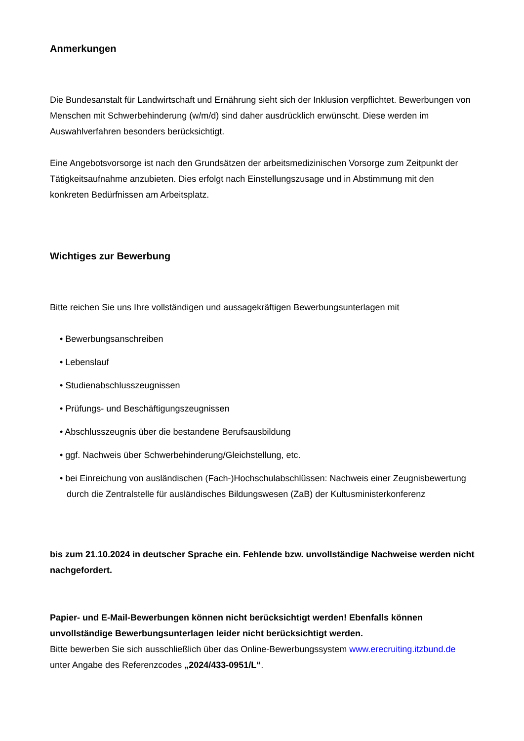Anmerkungen
Die Bundesanstalt für Landwirtschaft und Ernährung sieht sich der Inklusion verpflichtet. Bewerbungen von Menschen mit Schwerbehinderung (w/m/d) sind daher ausdrücklich erwünscht. Diese werden im Auswahlverfahren besonders berücksichtigt.
Eine Angebotsvorsorge ist nach den Grundsätzen der arbeitsmedizinischen Vorsorge zum Zeitpunkt der Tätigkeitsaufnahme anzubieten. Dies erfolgt nach Einstellungszusage und in Abstimmung mit den konkreten Bedürfnissen am Arbeitsplatz.
Wichtiges zur Bewerbung
Bitte reichen Sie uns Ihre vollständigen und aussagekräftigen Bewerbungsunterlagen mit
• Bewerbungsanschreiben
• Lebenslauf
• Studienabschlusszeugnissen
• Prüfungs- und Beschäftigungszeugnissen
• Abschlusszeugnis über die bestandene Berufsausbildung
• ggf. Nachweis über Schwerbehinderung/Gleichstellung, etc.
• bei Einreichung von ausländischen (Fach-)Hochschulabschlüssen: Nachweis einer Zeugnisbewertung durch die Zentralstelle für ausländisches Bildungswesen (ZaB) der Kultusministerkonferenz
bis zum 21.10.2024 in deutscher Sprache ein. Fehlende bzw. unvollständige Nachweise werden nicht nachgefordert.
Papier- und E-Mail-Bewerbungen können nicht berücksichtigt werden! Ebenfalls können unvollständige Bewerbungsunterlagen leider nicht berücksichtigt werden.
Bitte bewerben Sie sich ausschließlich über das Online-Bewerbungssystem www.erecruiting.itzbund.de unter Angabe des Referenzcodes „2024/433-0951/L“.